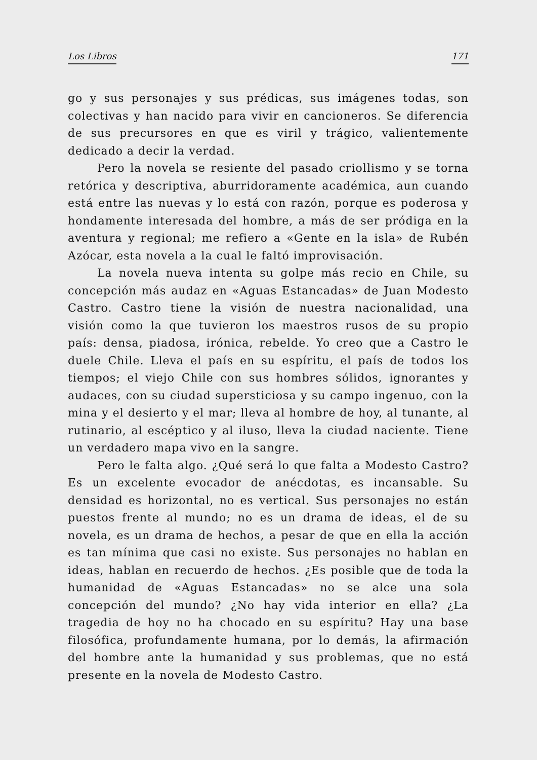Los Libros 171
go y sus personajes y sus prédicas, sus imágenes todas, son colectivas y han nacido para vivir en cancioneros. Se diferencia de sus precursores en que es viril y trágico, valientemente dedicado a decir la verdad.
Pero la novela se resiente del pasado criollismo y se torna retórica y descriptiva, aburridoramente académica, aun cuando está entre las nuevas y lo está con razón, porque es poderosa y hondamente interesada del hombre, a más de ser pródiga en la aventura y regional; me refiero a «Gente en la isla» de Rubén Azócar, esta novela a la cual le faltó improvisación.
La novela nueva intenta su golpe más recio en Chile, su concepción más audaz en «Aguas Estancadas» de Juan Modesto Castro. Castro tiene la visión de nuestra nacionalidad, una visión como la que tuvieron los maestros rusos de su propio país: densa, piadosa, irónica, rebelde. Yo creo que a Castro le duele Chile. Lleva el país en su espíritu, el país de todos los tiempos; el viejo Chile con sus hombres sólidos, ignorantes y audaces, con su ciudad supersticiosa y su campo ingenuo, con la mina y el desierto y el mar; lleva al hombre de hoy, al tunante, al rutinario, al escéptico y al iluso, lleva la ciudad naciente. Tiene un verdadero mapa vivo en la sangre.
Pero le falta algo. ¿Qué será lo que falta a Modesto Castro? Es un excelente evocador de anécdotas, es incansable. Su densidad es horizontal, no es vertical. Sus personajes no están puestos frente al mundo; no es un drama de ideas, el de su novela, es un drama de hechos, a pesar de que en ella la acción es tan mínima que casi no existe. Sus personajes no hablan en ideas, hablan en recuerdo de hechos. ¿Es posible que de toda la humanidad de «Aguas Estancadas» no se alce una sola concepción del mundo? ¿No hay vida interior en ella? ¿La tragedia de hoy no ha chocado en su espíritu? Hay una base filosófica, profundamente humana, por lo demás, la afirmación del hombre ante la humanidad y sus problemas, que no está presente en la novela de Modesto Castro.